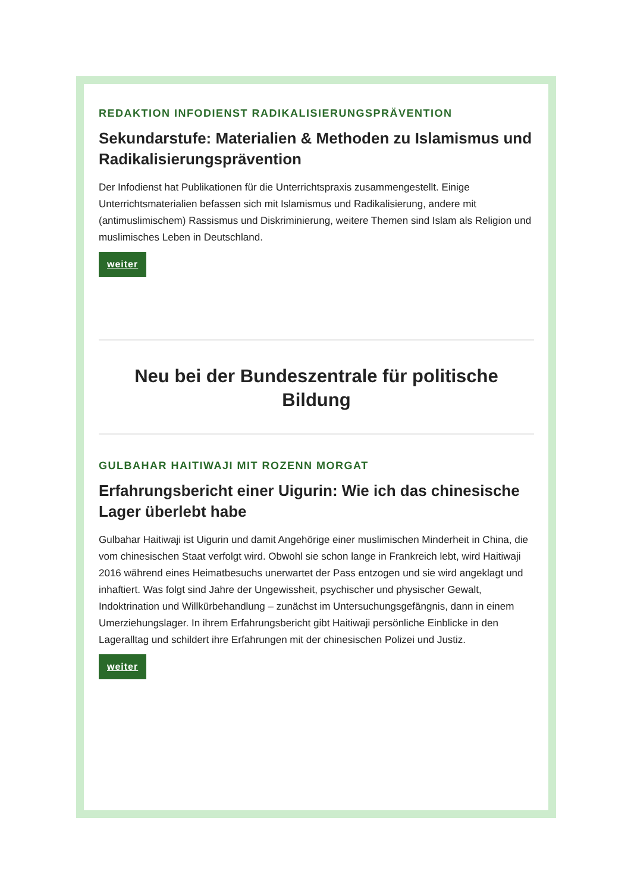REDAKTION INFODIENST RADIKALISIERUNGSPRÄVENTION
Sekundarstufe: Materialien & Methoden zu Islamismus und Radikalisierungsprävention
Der Infodienst hat Publikationen für die Unterrichtspraxis zusammengestellt. Einige Unterrichtsmaterialien befassen sich mit Islamismus und Radikalisierung, andere mit (antimuslimischem) Rassismus und Diskriminierung, weitere Themen sind Islam als Religion und muslimisches Leben in Deutschland.
weiter
Neu bei der Bundeszentrale für politische Bildung
GULBAHAR HAITIWAJI MIT ROZENN MORGAT
Erfahrungsbericht einer Uigurin: Wie ich das chinesische Lager überlebt habe
Gulbahar Haitiwaji ist Uigurin und damit Angehörige einer muslimischen Minderheit in China, die vom chinesischen Staat verfolgt wird. Obwohl sie schon lange in Frankreich lebt, wird Haitiwaji 2016 während eines Heimatbesuchs unerwartet der Pass entzogen und sie wird angeklagt und inhaftiert. Was folgt sind Jahre der Ungewissheit, psychischer und physischer Gewalt, Indoktrination und Willkürbehandlung – zunächst im Untersuchungsgefängnis, dann in einem Umerziehungslager. In ihrem Erfahrungsbericht gibt Haitiwaji persönliche Einblicke in den Lageralltag und schildert ihre Erfahrungen mit der chinesischen Polizei und Justiz.
weiter